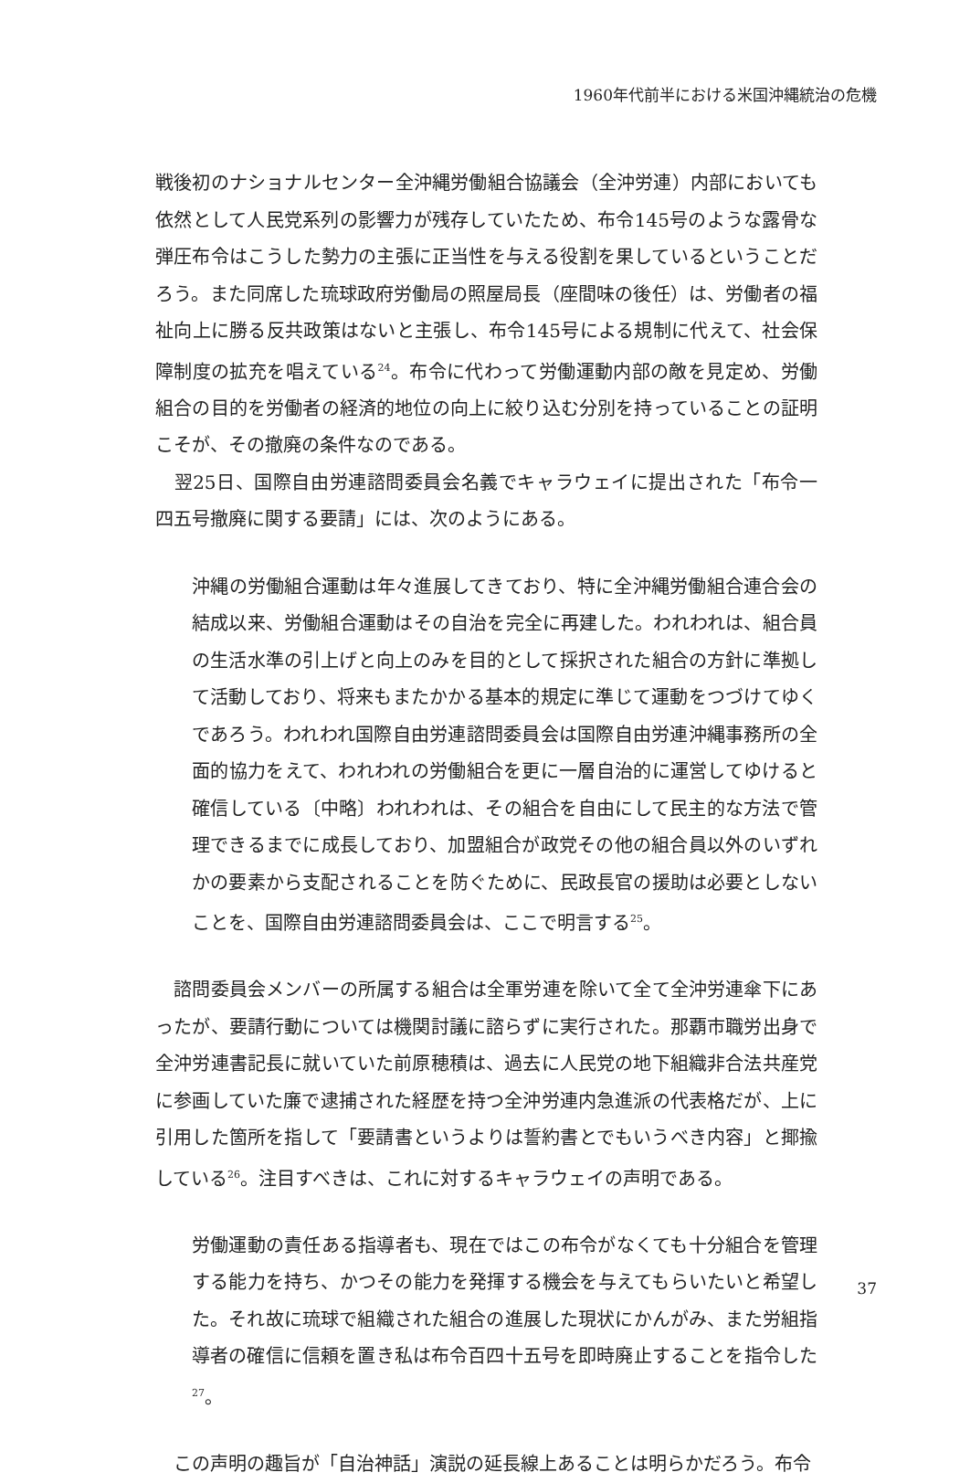1960年代前半における米国沖縄統治の危機
戦後初のナショナルセンター全沖縄労働組合協議会（全沖労連）内部においても依然として人民党系列の影響力が残存していたため、布令145号のような露骨な弾圧布令はこうした勢力の主張に正当性を与える役割を果しているということだろう。また同席した琉球政府労働局の照屋局長（座間味の後任）は、労働者の福祉向上に勝る反共政策はないと主張し、布令145号による規制に代えて、社会保障制度の拡充を唱えている<sup>24</sup>。布令に代わって労働運動内部の敵を見定め、労働組合の目的を労働者の経済的地位の向上に絞り込む分別を持っていることの証明こそが、その撤廃の条件なのである。
　翌25日、国際自由労連諮問委員会名義でキャラウェイに提出された「布令一四五号撤廃に関する要請」には、次のようにある。
沖縄の労働組合運動は年々進展してきており、特に全沖縄労働組合連合会の結成以来、労働組合運動はその自治を完全に再建した。われわれは、組合員の生活水準の引上げと向上のみを目的として採択された組合の方針に準拠して活動しており、将来もまたかかる基本的規定に準じて運動をつづけてゆくであろう。われわれ国際自由労連諮問委員会は国際自由労連沖縄事務所の全面的協力をえて、われわれの労働組合を更に一層自治的に運営してゆけると確信している〔中略〕われわれは、その組合を自由にして民主的な方法で管理できるまでに成長しており、加盟組合が政党その他の組合員以外のいずれかの要素から支配されることを防ぐために、民政長官の援助は必要としないことを、国際自由労連諮問委員会は、ここで明言する<sup>25</sup>。
　諮問委員会メンバーの所属する組合は全軍労連を除いて全て全沖労連傘下にあったが、要請行動については機関討議に諮らずに実行された。那覇市職労出身で全沖労連書記長に就いていた前原穂積は、過去に人民党の地下組織非合法共産党に参画していた廉で逮捕された経歴を持つ全沖労連内急進派の代表格だが、上に引用した箇所を指して「要請書というよりは誓約書とでもいうべき内容」と揶揄している<sup>26</sup>。注目すべきは、これに対するキャラウェイの声明である。
労働運動の責任ある指導者も、現在ではこの布令がなくても十分組合を管理する能力を持ち、かつその能力を発揮する機会を与えてもらいたいと希望した。それ故に琉球で組織された組合の進展した現状にかんがみ、また労組指導者の確信に信頼を置き私は布令百四十五号を即時廃止することを指令した<sup>27</sup>。
　この声明の趣旨が「自治神話」演説の延長線上あることは明らかだろう。布令
37